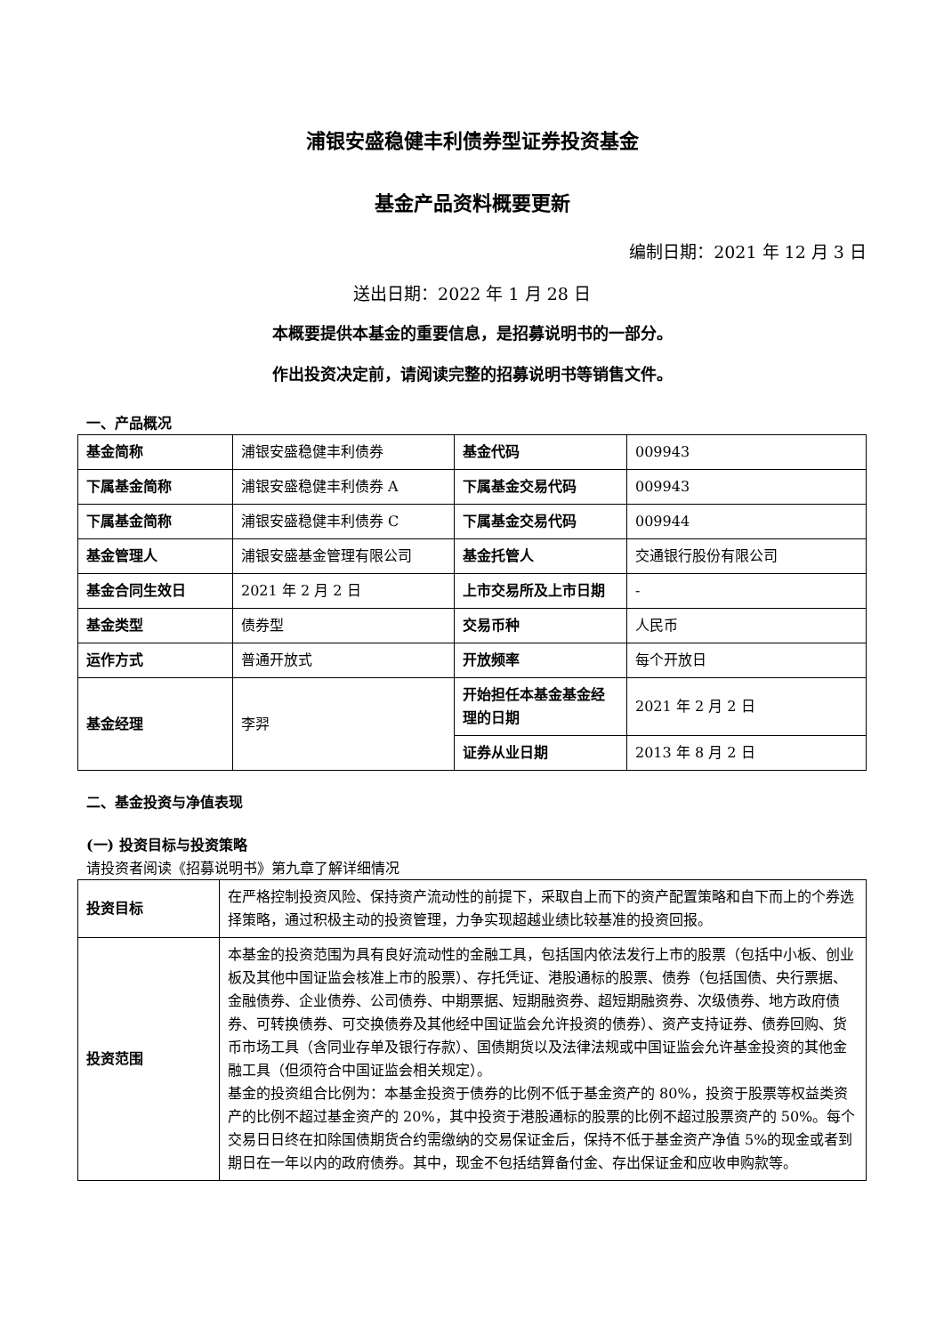浦银安盛稳健丰利债券型证券投资基金
基金产品资料概要更新
编制日期：2021 年 12 月 3 日
送出日期：2022 年 1 月 28 日
本概要提供本基金的重要信息，是招募说明书的一部分。
作出投资决定前，请阅读完整的招募说明书等销售文件。
一、产品概况
| 基金简称 | 浦银安盛稳健丰利债券 | 基金代码 | 009943 |
| 下属基金简称 | 浦银安盛稳健丰利债券 A | 下属基金交易代码 | 009943 |
| 下属基金简称 | 浦银安盛稳健丰利债券 C | 下属基金交易代码 | 009944 |
| 基金管理人 | 浦银安盛基金管理有限公司 | 基金托管人 | 交通银行股份有限公司 |
| 基金合同生效日 | 2021 年 2 月 2 日 | 上市交易所及上市日期 | - |
| 基金类型 | 债券型 | 交易币种 | 人民币 |
| 运作方式 | 普通开放式 | 开放频率 | 每个开放日 |
| 基金经理 | 李羿 | 开始担任本基金基金经理的日期 | 2021 年 2 月 2 日 |
| | | 证券从业日期 | 2013 年 8 月 2 日 |
二、基金投资与净值表现
(一) 投资目标与投资策略
请投资者阅读《招募说明书》第九章了解详细情况
| 投资目标 | 在严格控制投资风险、保持资产流动性的前提下，采取自上而下的资产配置策略和自下而上的个券选择策略，通过积极主动的投资管理，力争实现超越业绩比较基准的投资回报。 |
| 投资范围 | 本基金的投资范围为具有良好流动性的金融工具，包括国内依法发行上市的股票（包括中小板、创业板及其他中国证监会核准上市的股票）、存托凭证、港股通标的股票、债券（包括国债、央行票据、金融债券、企业债券、公司债券、中期票据、短期融资券、超短期融资券、次级债券、地方政府债券、可转换债券、可交换债券及其他经中国证监会允许投资的债券）、资产支持证券、债券回购、货币市场工具（含同业存单及银行存款）、国债期货以及法律法规或中国证监会允许基金投资的其他金融工具（但须符合中国证监会相关规定）。 基金的投资组合比例为：本基金投资于债券的比例不低于基金资产的 80%，投资于股票等权益类资产的比例不超过基金资产的 20%，其中投资于港股通标的股票的比例不超过股票资产的 50%。每个交易日日终在扣除国债期货合约需缴纳的交易保证金后，保持不低于基金资产净值 5%的现金或者到期日在一年以内的政府债券。其中，现金不包括结算备付金、存出保证金和应收申购款等。 |